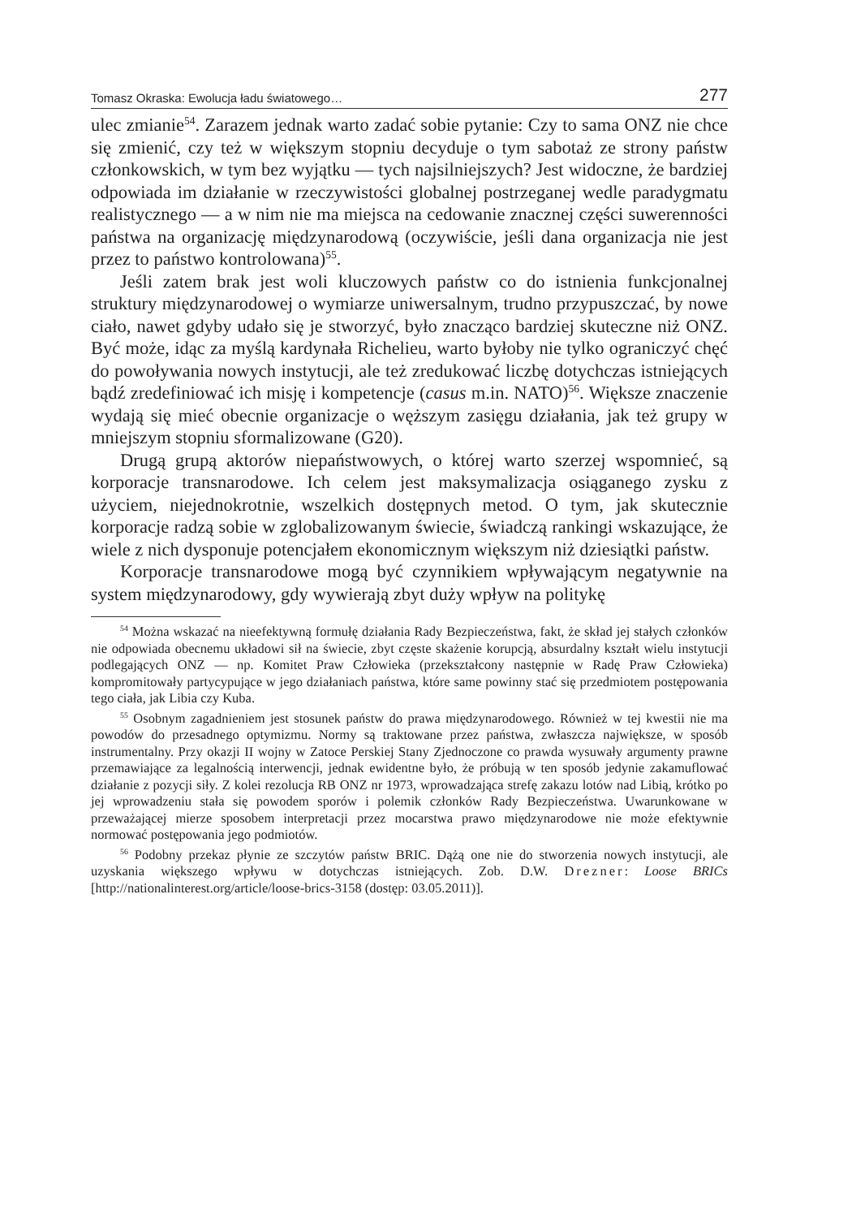Tomasz Okraska: Ewolucja ładu światowego… 277
ulec zmianie<sup>54</sup>. Zarazem jednak warto zadać sobie pytanie: Czy to sama ONZ nie chce się zmienić, czy też w większym stopniu decyduje o tym sabotaż ze strony państw członkowskich, w tym bez wyjątku — tych najsilniejszych? Jest widoczne, że bardziej odpowiada im działanie w rzeczywistości globalnej postrzeganej wedle paradygmatu realistycznego — a w nim nie ma miejsca na cedowanie znacznej części suwerenności państwa na organizację międzynarodową (oczywiście, jeśli dana organizacja nie jest przez to państwo kontrolowana)<sup>55</sup>.
Jeśli zatem brak jest woli kluczowych państw co do istnienia funkcjonalnej struktury międzynarodowej o wymiarze uniwersalnym, trudno przypuszczać, by nowe ciało, nawet gdyby udało się je stworzyć, było znacząco bardziej skuteczne niż ONZ. Być może, idąc za myślą kardynała Richelieu, warto byłoby nie tylko ograniczyć chęć do powoływania nowych instytucji, ale też zredukować liczbę dotychczas istniejących bądź zredefiniować ich misję i kompetencje (casus m.in. NATO)<sup>56</sup>. Większe znaczenie wydają się mieć obecnie organizacje o węższym zasięgu działania, jak też grupy w mniejszym stopniu sformalizowane (G20).
Drugą grupą aktorów niepaństwowych, o której warto szerzej wspomnieć, są korporacje transnarodowe. Ich celem jest maksymalizacja osiąganego zysku z użyciem, niejednokrotnie, wszelkich dostępnych metod. O tym, jak skutecznie korporacje radzą sobie w zglobalizowanym świecie, świadczą rankingi wskazujące, że wiele z nich dysponuje potencjałem ekonomicznym większym niż dziesiątki państw.
Korporacje transnarodowe mogą być czynnikiem wpływającym negatywnie na system międzynarodowy, gdy wywierają zbyt duży wpływ na politykę
<sup>54</sup> Można wskazać na nieefektywną formułę działania Rady Bezpieczeństwa, fakt, że skład jej stałych członków nie odpowiada obecnemu układowi sił na świecie, zbyt częste skażenie korupcją, absurdalny kształt wielu instytucji podlegających ONZ — np. Komitet Praw Człowieka (przekształcony następnie w Radę Praw Człowieka) kompromitowały partycypujące w jego działaniach państwa, które same powinny stać się przedmiotem postępowania tego ciała, jak Libia czy Kuba.
<sup>55</sup> Osobnym zagadnieniem jest stosunek państw do prawa międzynarodowego. Również w tej kwestii nie ma powodów do przesadnego optymizmu. Normy są traktowane przez państwa, zwłaszcza największe, w sposób instrumentalny. Przy okazji II wojny w Zatoce Perskiej Stany Zjednoczone co prawda wysuwały argumenty prawne przemawiające za legalnością interwencji, jednak ewidentne było, że próbują w ten sposób jedynie zakamuflować działanie z pozycji siły. Z kolei rezolucja RB ONZ nr 1973, wprowadzająca strefę zakazu lotów nad Libią, krótko po jej wprowadzeniu stała się powodem sporów i polemik członków Rady Bezpieczeństwa. Uwarunkowane w przeważającej mierze sposobem interpretacji przez mocarstwa prawo międzynarodowe nie może efektywnie normować postępowania jego podmiotów.
<sup>56</sup> Podobny przekaz płynie ze szczytów państw BRIC. Dążą one nie do stworzenia nowych instytucji, ale uzyskania większego wpływu w dotychczas istniejących. Zob. D.W. Drezner: Loose BRICs [http://nationalinterest.org/article/loose-brics-3158 (dostęp: 03.05.2011)].